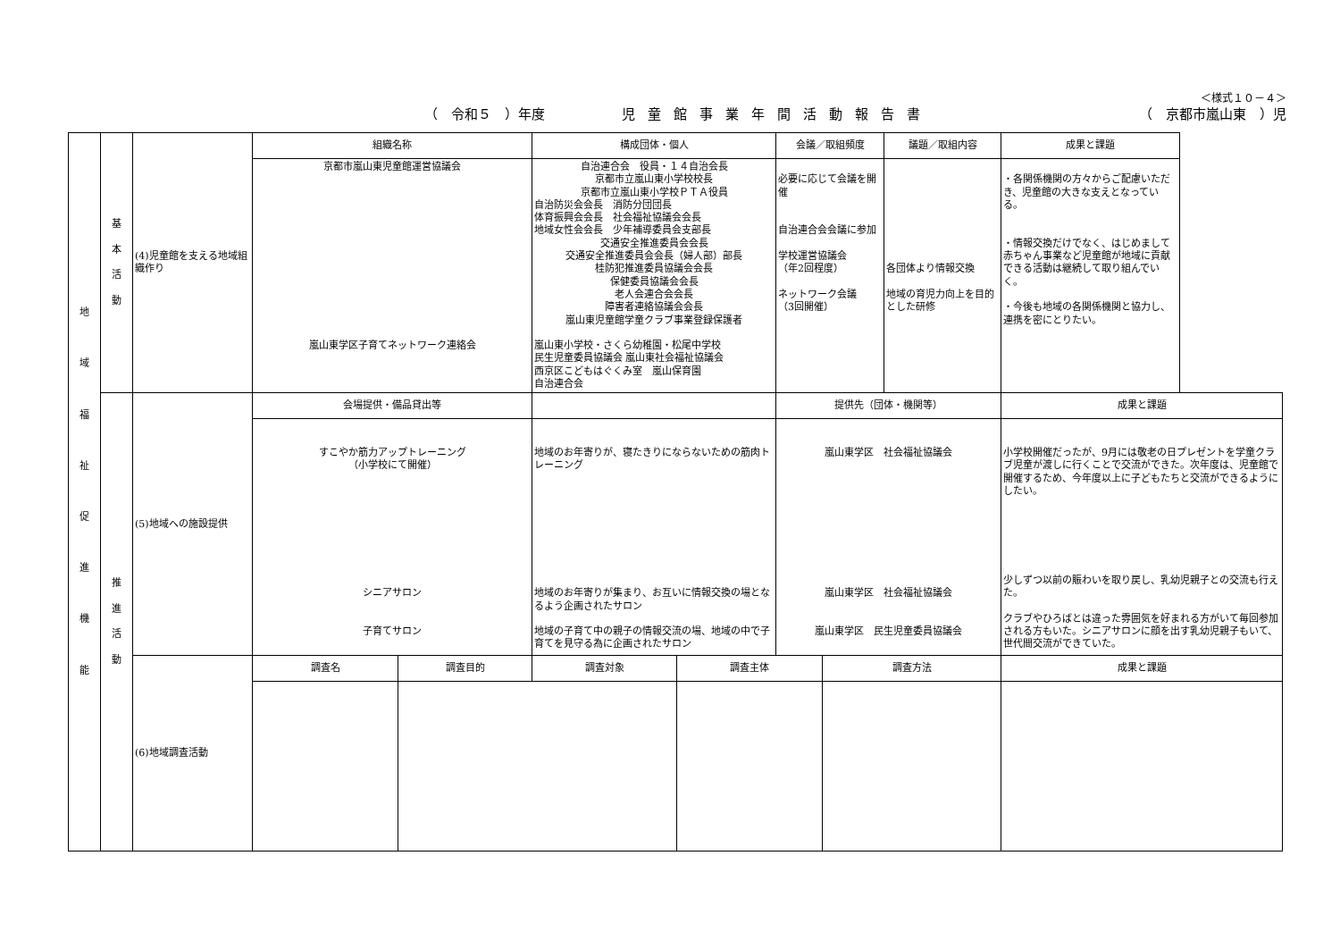＜様式１０－４＞
（　令和５　）年度 児童館事業年間活動報告書 （　京都市嵐山東　）児
| 地 域 福 祉 促 進 機 能 | 基 本 活 動 | (4)児童館を支える地域組織作り | 組織名称 | | 構成団体・個人 | | 会議／取組頻度 | | 議題／取組内容 | 成果と課題 |
| | | | 京都市嵐山東児童館運営協議会 嵐山東学区子育てネットワーク連絡会 | | 自治連合会 役員・１４自治会長 京都市立嵐山東小学校校長 京都市立嵐山東小学校ＰＴＡ役員 自治防災会会長 消防分団団長 体育振興会会長 社会福祉協議会会長 地域女性会会長 少年補導委員会支部長 交通安全推進委員会会長 交通安全推進委員会会長（婦人部）部長 桂防犯推進委員協議会会長 保健委員協議会会長 老人会連合会会長 障害者連絡協議会会長 嵐山東児童館学童クラブ事業登録保護者 嵐山東小学校・さくら幼稚園・松尾中学校 民生児童委員協議会 嵐山東社会福祉協議会 西京区こどもはぐくみ室 嵐山保育園 自治連合会 | | 必要に応じて会議を開催 自治連合会会議に参加 学校運営協議会 （年2回程度） ネットワーク会議 （3回開催） | | 各団体より情報交換 地域の育児力向上を目的とした研修 | ・各関係機関の方々からご配慮いただき、児童館の大きな支えとなっている。 ・情報交換だけでなく、はじめまして赤ちゃん事業など児童館が地域に貢献できる活動は継続して取り組んでいく。 ・今後も地域の各関係機関と協力し、連携を密にとりたい。 |
| | 推 進 活 動 | (5)地域への施設提供 | 会場提供・備品貸出等 | | | | 提供先（団体・機関等） | | | 成果と課題 |
| | | | すこやか筋力アップトレーニング （小学校にて開催） シニアサロン 子育てサロン | | 地域のお年寄りが、寝たきりにならないための筋肉トレーニング 地域のお年寄りが集まり、お互いに情報交換の場となるよう企画されたサロン 地域の子育て中の親子の情報交流の場、地域の中で子育てを見守る為に企画されたサロン | | 嵐山東学区 社会福祉協議会 嵐山東学区 社会福祉協議会 嵐山東学区 民生児童委員協議会 | | | 小学校開催だったが、9月には敬老の日プレゼントを学童クラブ児童が渡しに行くことで交流ができた。次年度は、児童館で開催するため、今年度以上に子どもたちと交流ができるようにしたい。 少しずつ以前の賑わいを取り戻し、乳幼児親子との交流も行えた。 クラブやひろばとは違った雰囲気を好まれる方がいて毎回参加される方もいた。シニアサロンに顔を出す乳幼児親子もいて、世代間交流ができていた。 |
| | | (6)地域調査活動 | 調査名 | 調査目的 | 調査対象 | 調査主体 | | 調査方法 | | 成果と課題 |